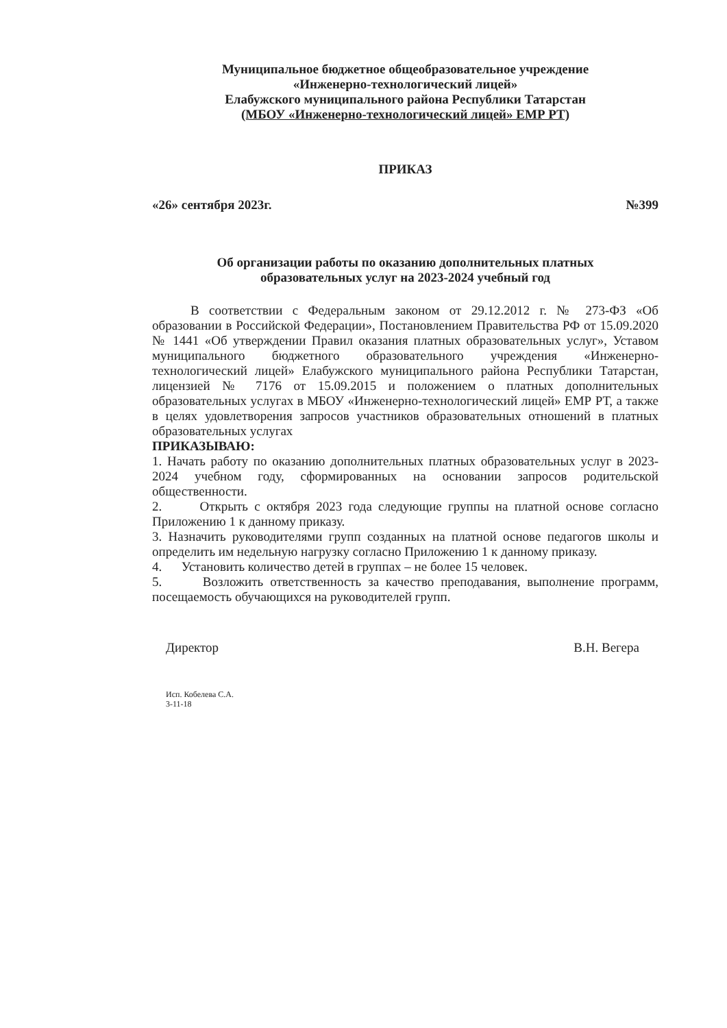Муниципальное бюджетное общеобразовательное учреждение
«Инженерно-технологический лицей»
Елабужского муниципального района Республики Татарстан
(МБОУ «Инженерно-технологический лицей» ЕМР РТ)
ПРИКАЗ
«26» сентября 2023г. №399
Об организации работы по оказанию дополнительных платных
образовательных услуг на 2023-2024 учебный год
В соответствии с Федеральным законом от 29.12.2012 г. № 273-ФЗ «Об образовании в Российской Федерации», Постановлением Правительства РФ от 15.09.2020 № 1441 «Об утверждении Правил оказания платных образовательных услуг», Уставом муниципального бюджетного образовательного учреждения «Инженерно-технологический лицей» Елабужского муниципального района Республики Татарстан, лицензией № 7176 от 15.09.2015 и положением о платных дополнительных образовательных услугах в МБОУ «Инженерно-технологический лицей» ЕМР РТ, а также в целях удовлетворения запросов участников образовательных отношений в платных образовательных услугах
ПРИКАЗЫВАЮ:
1. Начать работу по оказанию дополнительных платных образовательных услуг в 2023-2024 учебном году, сформированных на основании запросов родительской общественности.
2. Открыть с октября 2023 года следующие группы на платной основе согласно Приложению 1 к данному приказу.
3. Назначить руководителями групп созданных на платной основе педагогов школы и определить им недельную нагрузку согласно Приложению 1 к данному приказу.
4. Установить количество детей в группах – не более 15 человек.
5. Возложить ответственность за качество преподавания, выполнение программ, посещаемость обучающихся на руководителей групп.
Директор В.Н. Вегера
Исп. Кобелева С.А.
3-11-18